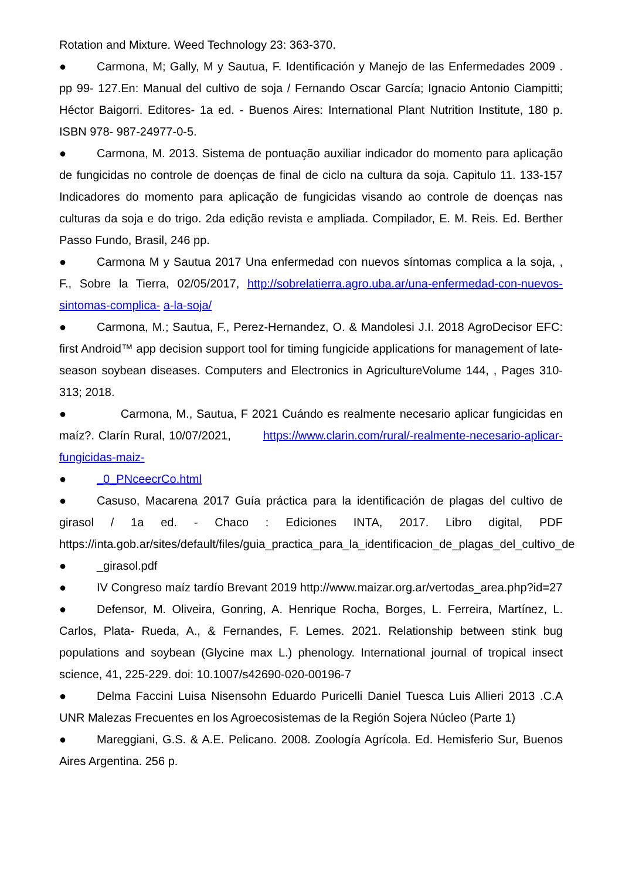Rotation and Mixture. Weed Technology 23: 363-370.
● Carmona, M; Gally, M y Sautua, F. Identificación y Manejo de las Enfermedades 2009 . pp 99- 127.En: Manual del cultivo de soja / Fernando Oscar García; Ignacio Antonio Ciampitti; Héctor Baigorri. Editores- 1a ed. - Buenos Aires: International Plant Nutrition Institute, 180 p. ISBN 978- 987-24977-0-5.
● Carmona, M. 2013. Sistema de pontuação auxiliar indicador do momento para aplicação de fungicidas no controle de doenças de final de ciclo na cultura da soja. Capitulo 11. 133-157 Indicadores do momento para aplicação de fungicidas visando ao controle de doenças nas culturas da soja e do trigo. 2da edição revista e ampliada. Compilador, E. M. Reis. Ed. Berther Passo Fundo, Brasil, 246 pp.
● Carmona M y Sautua 2017 Una enfermedad con nuevos síntomas complica a la soja, , F., Sobre la Tierra, 02/05/2017, http://sobrelatierra.agro.uba.ar/una-enfermedad-con-nuevos-sintomas-complica- a-la-soja/
● Carmona, M.; Sautua, F., Perez-Hernandez, O. & Mandolesi J.I. 2018 AgroDecisor EFC: first Android™ app decision support tool for timing fungicide applications for management of late-season soybean diseases. Computers and Electronics in AgricultureVolume 144, , Pages 310-313; 2018.
● Carmona, M., Sautua, F 2021 Cuándo es realmente necesario aplicar fungicidas en maíz?. Clarín Rural, 10/07/2021, https://www.clarin.com/rural/-realmente-necesario-aplicar-fungicidas-maiz-
● _0_PNceecrCo.html
● Casuso, Macarena 2017 Guía práctica para la identificación de plagas del cultivo de girasol / 1a ed. - Chaco : Ediciones INTA, 2017. Libro digital, PDF https://inta.gob.ar/sites/default/files/guia_practica_para_la_identificacion_de_plagas_del_cultivo_de
● _girasol.pdf
● IV Congreso maíz tardío Brevant 2019 http://www.maizar.org.ar/vertodas_area.php?id=27
● Defensor, M. Oliveira, Gonring, A. Henrique Rocha, Borges, L. Ferreira, Martínez, L. Carlos, Plata- Rueda, A., & Fernandes, F. Lemes. 2021. Relationship between stink bug populations and soybean (Glycine max L.) phenology. International journal of tropical insect science, 41, 225-229. doi: 10.1007/s42690-020-00196-7
● Delma Faccini Luisa Nisensohn Eduardo Puricelli Daniel Tuesca Luis Allieri 2013 .C.A UNR Malezas Frecuentes en los Agroecosistemas de la Región Sojera Núcleo (Parte 1)
● Mareggiani, G.S. & A.E. Pelicano. 2008. Zoología Agrícola. Ed. Hemisferio Sur, Buenos Aires Argentina. 256 p.